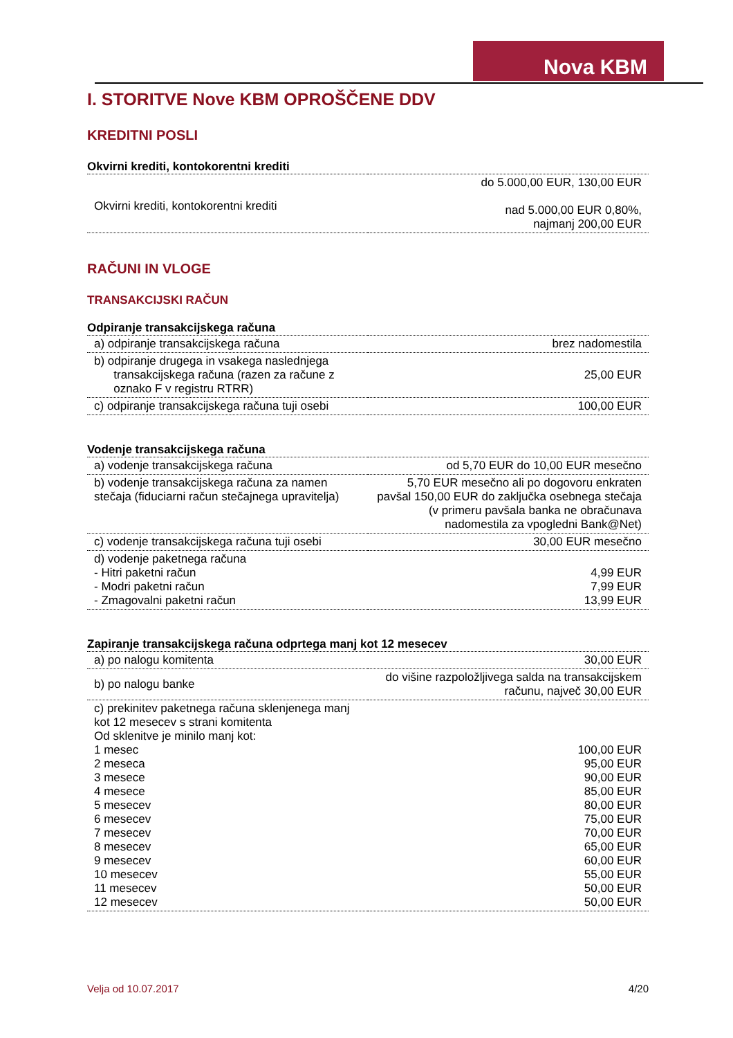Nova KBM
I. STORITVE Nove KBM OPROŠČENE DDV
KREDITNI POSLI
| Okvirni krediti, kontokorentni krediti | |
| --- | --- |
| Okvirni krediti, kontokorentni krediti | do 5.000,00 EUR, 130,00 EUR nad 5.000,00 EUR 0,80%, najmanj 200,00 EUR |
RAČUNI IN VLOGE
TRANSAKCIJSKI RAČUN
| Odpiranje transakcijskega računa | |
| --- | --- |
| a) odpiranje transakcijskega računa | brez nadomestila |
| b) odpiranje drugega in vsakega naslednjega transakcijskega računa (razen za račune z oznako F v registru RTRR) | 25,00 EUR |
| c) odpiranje transakcijskega računa tuji osebi | 100,00 EUR |
| Vodenje transakcijskega računa | |
| --- | --- |
| a) vodenje transakcijskega računa | od 5,70 EUR do 10,00 EUR mesečno |
| b) vodenje transakcijskega računa za namen stečaja (fiduciarni račun stečajnega upravitelja) | 5,70 EUR mesečno ali po dogovoru enkraten pavšal 150,00 EUR do zaključka osebnega stečaja (v primeru pavšala banka ne obračunava nadomestila za vpogledni Bank@Net) |
| c) vodenje transakcijskega računa tuji osebi | 30,00 EUR mesečno |
| d) vodenje paketnega računa - Hitri paketni račun - Modri paketni račun - Zmagovalni paketni račun | 4,99 EUR 7,99 EUR 13,99 EUR |
| Zapiranje transakcijskega računa odprtega manj kot 12 mesecev | |
| --- | --- |
| a) po nalogu komitenta | 30,00 EUR |
| b) po nalogu banke | do višine razpoložljivega salda na transakcijskem računu, največ 30,00 EUR |
| c) prekinitev paketnega računa sklenjenega manj kot 12 mesecev s strani komitenta Od sklenitve je minilo manj kot: 1 mesec 2 meseca 3 mesece 4 mesece 5 mesecev 6 mesecev 7 mesecev 8 mesecev 9 mesecev 10 mesecev 11 mesecev 12 mesecev | 100,00 EUR 95,00 EUR 90,00 EUR 85,00 EUR 80,00 EUR 75,00 EUR 70,00 EUR 65,00 EUR 60,00 EUR 55,00 EUR 50,00 EUR 50,00 EUR |
Velja od 10.07.2017 4/20